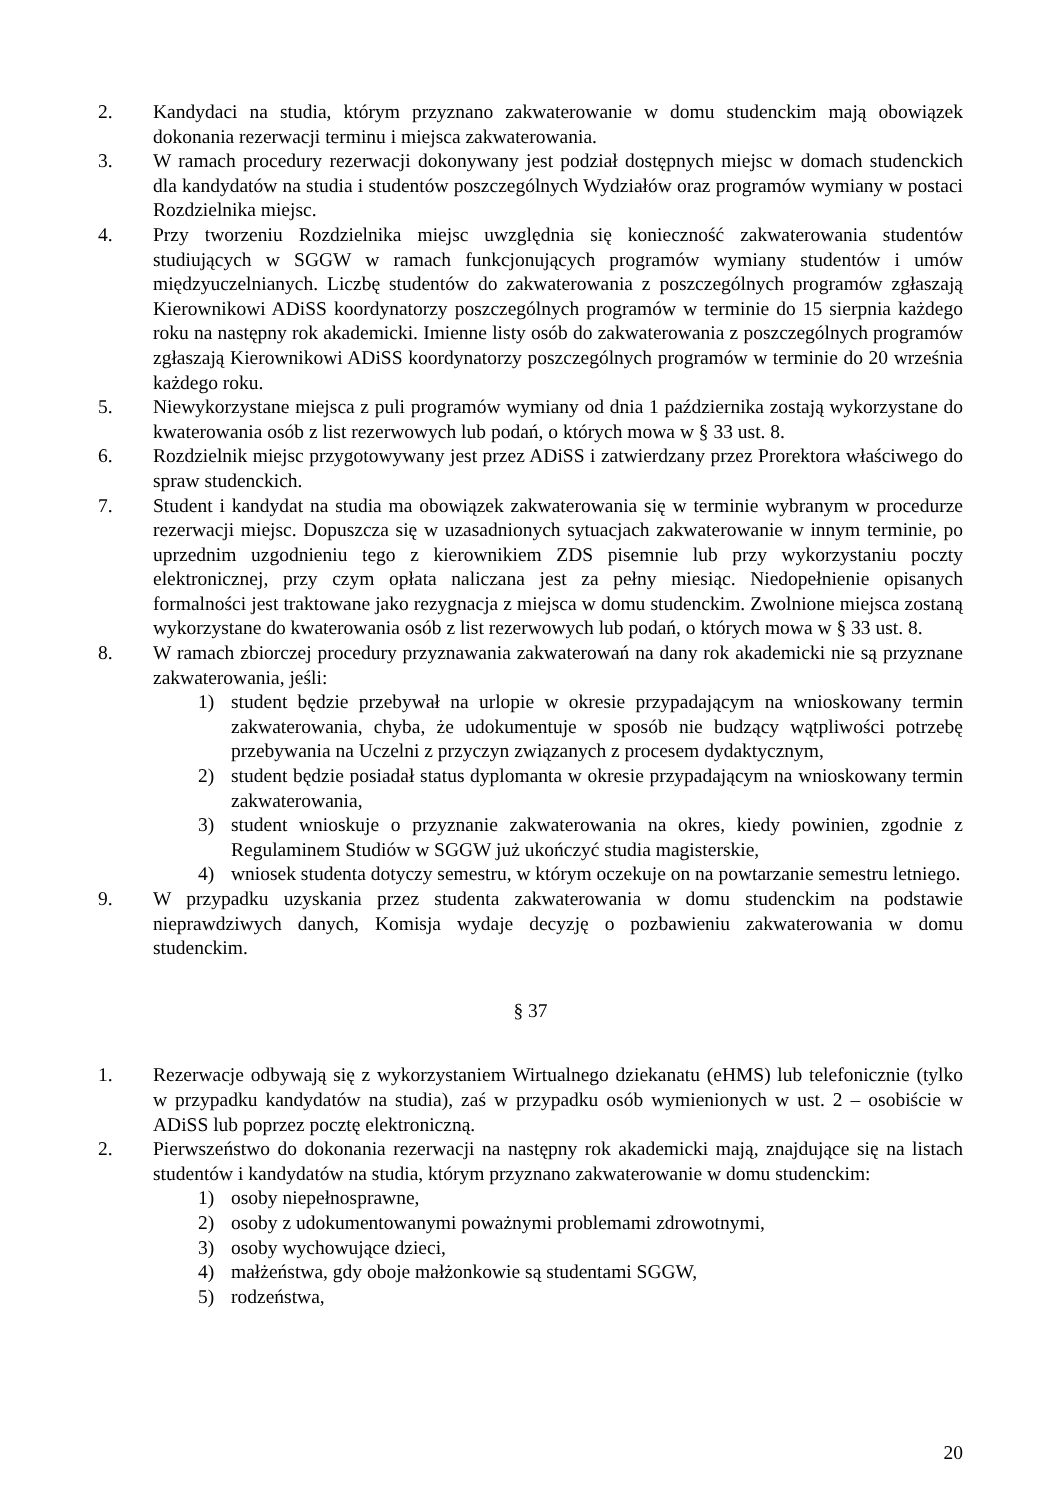2. Kandydaci na studia, którym przyznano zakwaterowanie w domu studenckim mają obowiązek dokonania rezerwacji terminu i miejsca zakwaterowania.
3. W ramach procedury rezerwacji dokonywany jest podział dostępnych miejsc w domach studenckich dla kandydatów na studia i studentów poszczególnych Wydziałów oraz programów wymiany w postaci Rozdzielnika miejsc.
4. Przy tworzeniu Rozdzielnika miejsc uwzględnia się konieczność zakwaterowania studentów studiujących w SGGW w ramach funkcjonujących programów wymiany studentów i umów międzyuczelnianych. Liczbę studentów do zakwaterowania z poszczególnych programów zgłaszają Kierownikowi ADiSS koordynatorzy poszczególnych programów w terminie do 15 sierpnia każdego roku na następny rok akademicki. Imienne listy osób do zakwaterowania z poszczególnych programów zgłaszają Kierownikowi ADiSS koordynatorzy poszczególnych programów w terminie do 20 września każdego roku.
5. Niewykorzystane miejsca z puli programów wymiany od dnia 1 października zostają wykorzystane do kwaterowania osób z list rezerwowych lub podań, o których mowa w § 33 ust. 8.
6. Rozdzielnik miejsc przygotowywany jest przez ADiSS i zatwierdzany przez Prorektora właściwego do spraw studenckich.
7. Student i kandydat na studia ma obowiązek zakwaterowania się w terminie wybranym w procedurze rezerwacji miejsc. Dopuszcza się w uzasadnionych sytuacjach zakwaterowanie w innym terminie, po uprzednim uzgodnieniu tego z kierownikiem ZDS pisemnie lub przy wykorzystaniu poczty elektronicznej, przy czym opłata naliczana jest za pełny miesiąc. Niedopełnienie opisanych formalności jest traktowane jako rezygnacja z miejsca w domu studenckim. Zwolnione miejsca zostaną wykorzystane do kwaterowania osób z list rezerwowych lub podań, o których mowa w § 33 ust. 8.
8. W ramach zbiorczej procedury przyznawania zakwaterowań na dany rok akademicki nie są przyznane zakwaterowania, jeśli:
1) student będzie przebywał na urlopie w okresie przypadającym na wnioskowany termin zakwaterowania, chyba, że udokumentuje w sposób nie budzący wątpliwości potrzebę przebywania na Uczelni z przyczyn związanych z procesem dydaktycznym,
2) student będzie posiadał status dyplomanta w okresie przypadającym na wnioskowany termin zakwaterowania,
3) student wnioskuje o przyznanie zakwaterowania na okres, kiedy powinien, zgodnie z Regulaminem Studiów w SGGW już ukończyć studia magisterskie,
4) wniosek studenta dotyczy semestru, w którym oczekuje on na powtarzanie semestru letniego.
9. W przypadku uzyskania przez studenta zakwaterowania w domu studenckim na podstawie nieprawdziwych danych, Komisja wydaje decyzję o pozbawieniu zakwaterowania w domu studenckim.
§ 37
1. Rezerwacje odbywają się z wykorzystaniem Wirtualnego dziekanatu (eHMS) lub telefonicznie (tylko w przypadku kandydatów na studia), zaś w przypadku osób wymienionych w ust. 2 – osobiście w ADiSS lub poprzez pocztę elektroniczną.
2. Pierwszeństwo do dokonania rezerwacji na następny rok akademicki mają, znajdujące się na listach studentów i kandydatów na studia, którym przyznano zakwaterowanie w domu studenckim:
1) osoby niepełnosprawne,
2) osoby z udokumentowanymi poważnymi problemami zdrowotnymi,
3) osoby wychowujące dzieci,
4) małżeństwa, gdy oboje małżonkowie są studentami SGGW,
5) rodzeństwa,
20